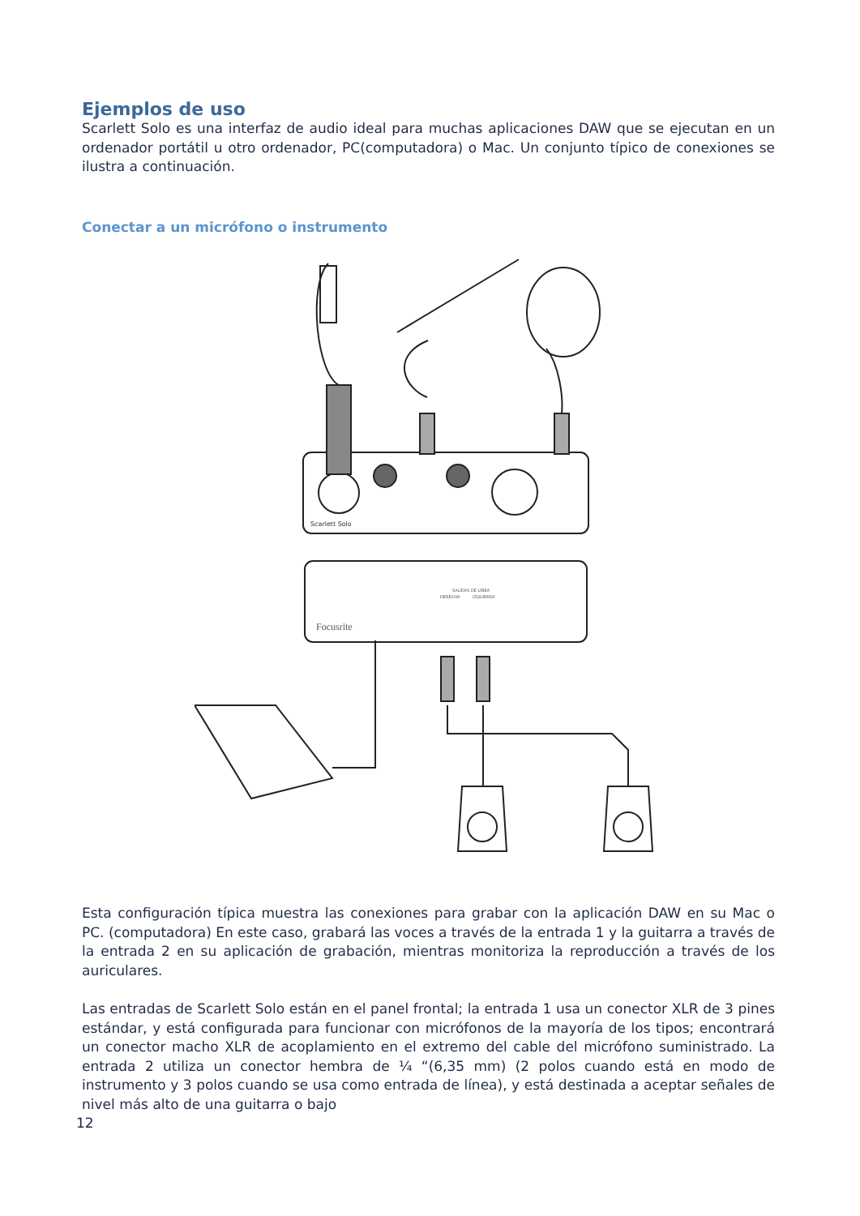Ejemplos de uso
Scarlett Solo es una interfaz de audio ideal para muchas aplicaciones DAW que se ejecutan en un ordenador portátil u otro ordenador, PC(computadora) o Mac. Un conjunto típico de conexiones se ilustra a continuación.
Conectar a un micrófono o instrumento
Scarlett Solo
Focusrite
SALIDAS DE LÍNEA
DERECHA
IZQUIERDA
Esta configuración típica muestra las conexiones para grabar con la aplicación DAW en su Mac o PC. (computadora) En este caso, grabará las voces a través de la entrada 1 y la guitarra a través de la entrada 2 en su aplicación de grabación, mientras monitoriza la reproducción a través de los auriculares.
Las entradas de Scarlett Solo están en el panel frontal; la entrada 1 usa un conector XLR de 3 pines estándar, y está configurada para funcionar con micrófonos de la mayoría de los tipos; encontrará un conector macho XLR de acoplamiento en el extremo del cable del micrófono suministrado. La entrada 2 utiliza un conector hembra de ¼ “(6,35 mm) (2 polos cuando está en modo de instrumento y 3 polos cuando se usa como entrada de línea), y está destinada a aceptar señales de nivel más alto de una guitarra o bajo
12